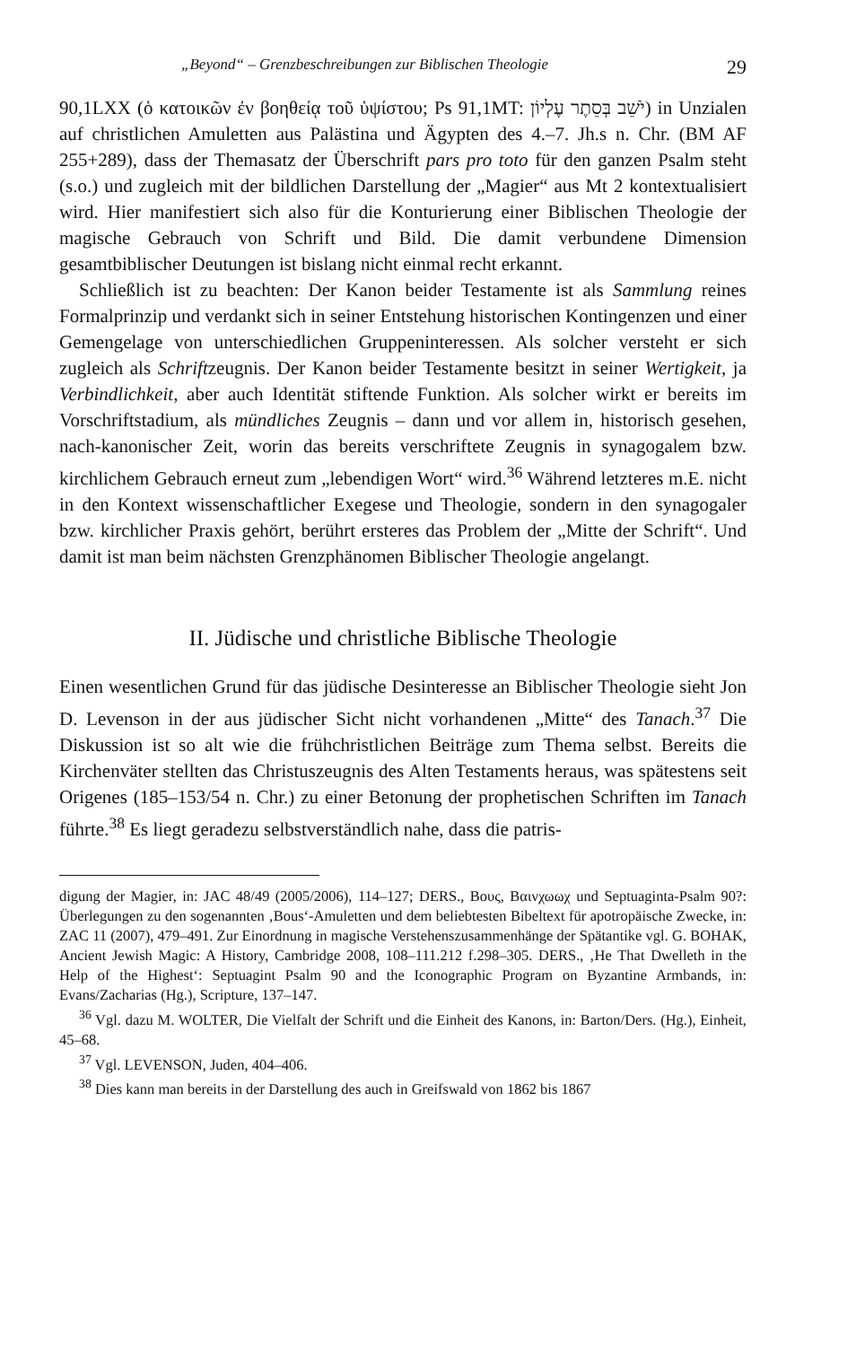„Beyond“ – Grenzbeschreibungen zur Biblischen Theologie 29
90,1LXX (ὁ κατοικῶν ἐν βοηθείᾳ τοῦ ὑψίστου; Ps 91,1MT: יֹשֵׁב בְּסֵתֶר עֶלְיוֹן) in Unzialen auf christlichen Amuletten aus Palästina und Ägypten des 4.–7. Jh.s n. Chr. (BM AF 255+289), dass der Themasatz der Überschrift pars pro toto für den ganzen Psalm steht (s.o.) und zugleich mit der bildlichen Darstellung der „Magier“ aus Mt 2 kontextualisiert wird. Hier manifestiert sich also für die Konturierung einer Biblischen Theologie der magische Gebrauch von Schrift und Bild. Die damit verbundene Dimension gesamtbiblischer Deutungen ist bislang nicht einmal recht erkannt.
Schließlich ist zu beachten: Der Kanon beider Testamente ist als Sammlung reines Formalprinzip und verdankt sich in seiner Entstehung historischen Kontingenzen und einer Gemengelage von unterschiedlichen Gruppeninteressen. Als solcher versteht er sich zugleich als Schriftzeugnis. Der Kanon beider Testamente besitzt in seiner Wertigkeit, ja Verbindlichkeit, aber auch Identität stiftende Funktion. Als solcher wirkt er bereits im Vorschriftstadium, als mündliches Zeugnis – dann und vor allem in, historisch gesehen, nach-kanonischer Zeit, worin das bereits verschriftete Zeugnis in synagogalem bzw. kirchlichem Gebrauch erneut zum „lebendigen Wort“ wird.<sup>36</sup> Während letzteres m.E. nicht in den Kontext wissenschaftlicher Exegese und Theologie, sondern in den synagogaler bzw. kirchlicher Praxis gehört, berührt ersteres das Problem der „Mitte der Schrift“. Und damit ist man beim nächsten Grenzphänomen Biblischer Theologie angelangt.
II. Jüdische und christliche Biblische Theologie
Einen wesentlichen Grund für das jüdische Desinteresse an Biblischer Theologie sieht Jon D. Levenson in der aus jüdischer Sicht nicht vorhandenen „Mitte“ des Tanach.<sup>37</sup> Die Diskussion ist so alt wie die frühchristlichen Beiträge zum Thema selbst. Bereits die Kirchenväter stellten das Christuszeugnis des Alten Testaments heraus, was spätestens seit Origenes (185–153/54 n. Chr.) zu einer Betonung der prophetischen Schriften im Tanach führte.<sup>38</sup> Es liegt geradezu selbstverständlich nahe, dass die patris-
digung der Magier, in: JAC 48/49 (2005/2006), 114–127; DERS., Βους, Βαινχωωχ und Septuaginta-Psalm 90?: Überlegungen zu den sogenannten ‚Bous‘-Amuletten und dem beliebtesten Bibeltext für apotropäische Zwecke, in: ZAC 11 (2007), 479–491. Zur Einordnung in magische Verstehenszusammenhänge der Spätantike vgl. G. BOHAK, Ancient Jewish Magic: A History, Cambridge 2008, 108–111.212 f.298–305. DERS., ‚He That Dwelleth in the Help of the Highest‘: Septuagint Psalm 90 and the Iconographic Program on Byzantine Armbands, in: Evans/Zacharias (Hg.), Scripture, 137–147.
<sup>36</sup> Vgl. dazu M. WOLTER, Die Vielfalt der Schrift und die Einheit des Kanons, in: Barton/Ders. (Hg.), Einheit, 45–68.
<sup>37</sup> Vgl. LEVENSON, Juden, 404–406.
<sup>38</sup> Dies kann man bereits in der Darstellung des auch in Greifswald von 1862 bis 1867